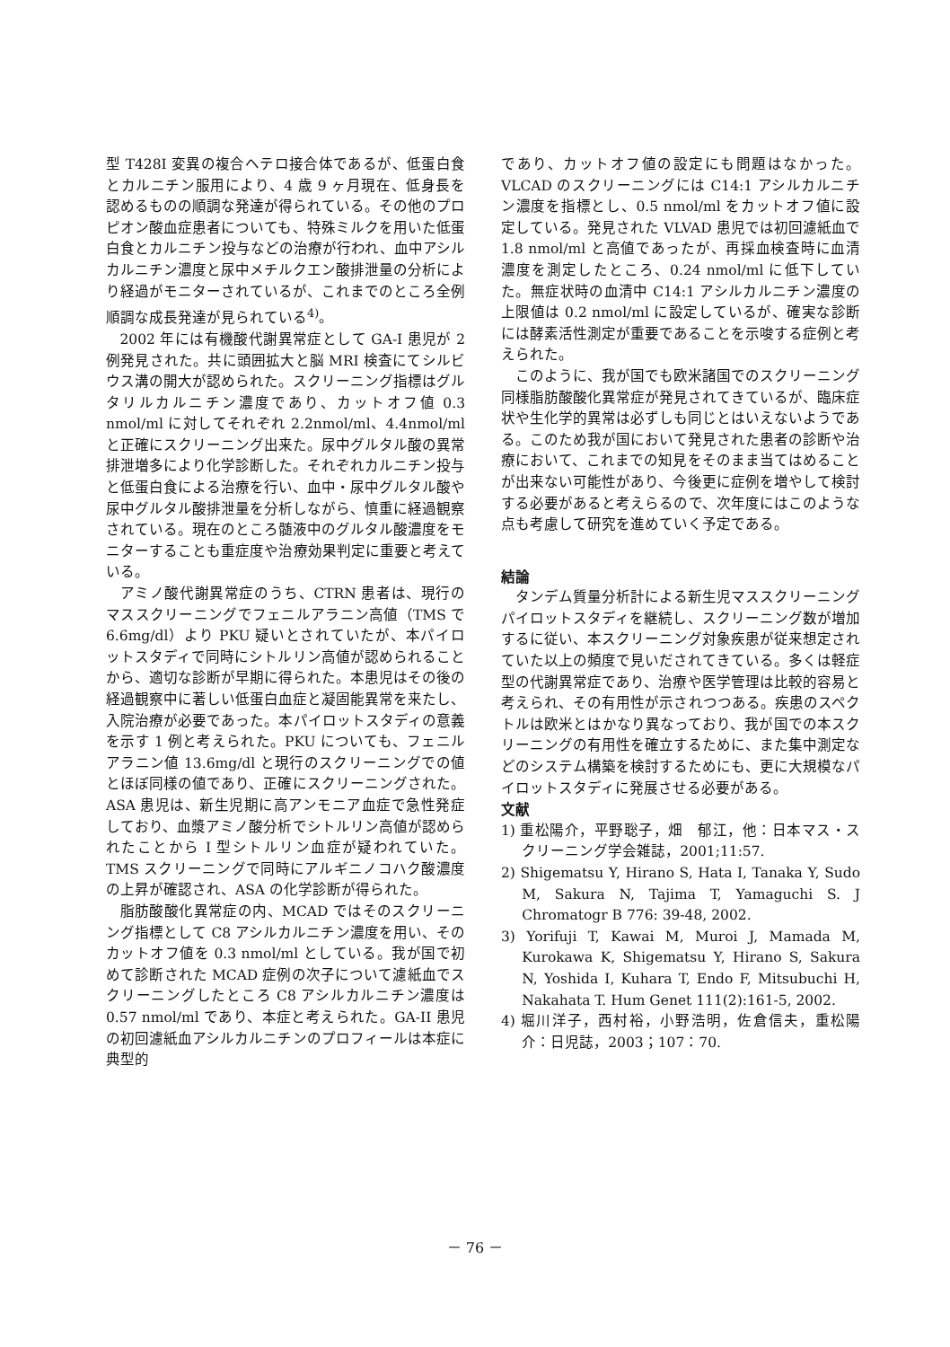型 T428I 変異の複合ヘテロ接合体であるが、低蛋白食とカルニチン服用により、4 歳 9 ヶ月現在、低身長を認めるものの順調な発達が得られている。その他のプロピオン酸血症患者についても、特殊ミルクを用いた低蛋白食とカルニチン投与などの治療が行われ、血中アシルカルニチン濃度と尿中メチルクエン酸排泄量の分析により経過がモニターされているが、これまでのところ全例順調な成長発達が見られている<sup>4)</sup>。
2002 年には有機酸代謝異常症として GA-I 患児が 2 例発見された。共に頭囲拡大と脳 MRI 検査にてシルビウス溝の開大が認められた。スクリーニング指標はグルタリルカルニチン濃度であり、カットオフ値 0.3 nmol/ml に対してそれぞれ 2.2nmol/ml、4.4nmol/ml と正確にスクリーニング出来た。尿中グルタル酸の異常排泄増多により化学診断した。それぞれカルニチン投与と低蛋白食による治療を行い、血中・尿中グルタル酸や尿中グルタル酸排泄量を分析しながら、慎重に経過観察されている。現在のところ髄液中のグルタル酸濃度をモニターすることも重症度や治療効果判定に重要と考えている。
アミノ酸代謝異常症のうち、CTRN 患者は、現行のマススクリーニングでフェニルアラニン高値（TMS で 6.6mg/dl）より PKU 疑いとされていたが、本パイロットスタディで同時にシトルリン高値が認められることから、適切な診断が早期に得られた。本患児はその後の経過観察中に著しい低蛋白血症と凝固能異常を来たし、入院治療が必要であった。本パイロットスタディの意義を示す 1 例と考えられた。PKU についても、フェニルアラニン値 13.6mg/dl と現行のスクリーニングでの値とほぼ同様の値であり、正確にスクリーニングされた。ASA 患児は、新生児期に高アンモニア血症で急性発症しており、血漿アミノ酸分析でシトルリン高値が認められたことから I 型シトルリン血症が疑われていた。TMS スクリーニングで同時にアルギニノコハク酸濃度の上昇が確認され、ASA の化学診断が得られた。
脂肪酸酸化異常症の内、MCAD ではそのスクリーニング指標として C8 アシルカルニチン濃度を用い、そのカットオフ値を 0.3 nmol/ml としている。我が国で初めて診断された MCAD 症例の次子について濾紙血でスクリーニングしたところ C8 アシルカルニチン濃度は 0.57 nmol/ml であり、本症と考えられた。GA-II 患児の初回濾紙血アシルカルニチンのプロフィールは本症に典型的
であり、カットオフ値の設定にも問題はなかった。VLCAD のスクリーニングには C14:1 アシルカルニチン濃度を指標とし、0.5 nmol/ml をカットオフ値に設定している。発見された VLVAD 患児では初回濾紙血で 1.8 nmol/ml と高値であったが、再採血検査時に血清濃度を測定したところ、0.24 nmol/ml に低下していた。無症状時の血清中 C14:1 アシルカルニチン濃度の上限値は 0.2 nmol/ml に設定しているが、確実な診断には酵素活性測定が重要であることを示唆する症例と考えられた。
このように、我が国でも欧米諸国でのスクリーニング同様脂肪酸酸化異常症が発見されてきているが、臨床症状や生化学的異常は必ずしも同じとはいえないようである。このため我が国において発見された患者の診断や治療において、これまでの知見をそのまま当てはめることが出来ない可能性があり、今後更に症例を増やして検討する必要があると考えらるので、次年度にはこのような点も考慮して研究を進めていく予定である。
結論
タンデム質量分析計による新生児マススクリーニングパイロットスタディを継続し、スクリーニング数が増加するに従い、本スクリーニング対象疾患が従来想定されていた以上の頻度で見いだされてきている。多くは軽症型の代謝異常症であり、治療や医学管理は比較的容易と考えられ、その有用性が示されつつある。疾患のスペクトルは欧米とはかなり異なっており、我が国での本スクリーニングの有用性を確立するために、また集中測定などのシステム構築を検討するためにも、更に大規模なパイロットスタディに発展させる必要がある。
文献
1) 重松陽介，平野聡子，畑　郁江，他：日本マス・スクリーニング学会雑誌，2001;11:57.
2) Shigematsu Y, Hirano S, Hata I, Tanaka Y, Sudo M, Sakura N, Tajima T, Yamaguchi S. J Chromatogr B 776: 39-48, 2002.
3) Yorifuji T, Kawai M, Muroi J, Mamada M, Kurokawa K, Shigematsu Y, Hirano S, Sakura N, Yoshida I, Kuhara T, Endo F, Mitsubuchi H, Nakahata T. Hum Genet 111(2):161-5, 2002.
4) 堀川洋子，西村裕，小野浩明，佐倉信夫，重松陽介：日児誌，2003；107：70.
－ 76 －